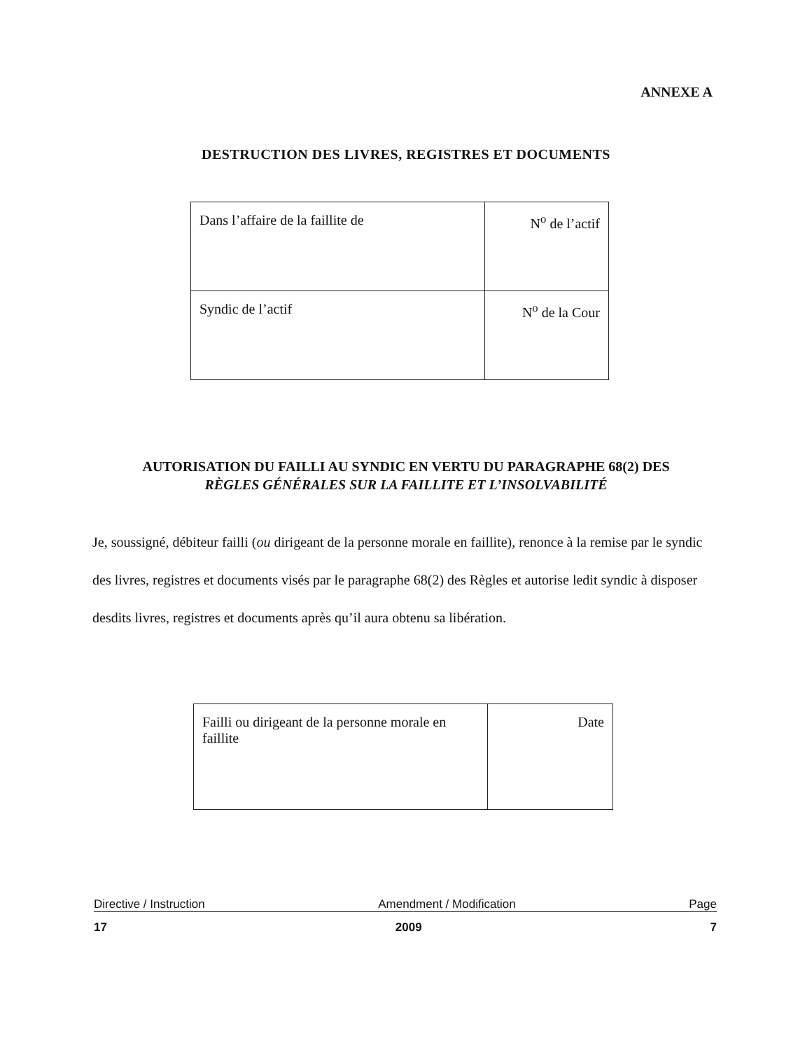ANNEXE A
DESTRUCTION DES LIVRES, REGISTRES ET DOCUMENTS
| Dans l’affaire de la faillite de | N<sup>o</sup> de l’actif |
| Syndic de l’actif | N<sup>o</sup> de la Cour |
AUTORISATION DU FAILLI AU SYNDIC EN VERTU DU PARAGRAPHE 68(2) DES
RÈGLES GÉNÉRALES SUR LA FAILLITE ET L’INSOLVABILITÉ
Je, soussigné, débiteur failli (ou dirigeant de la personne morale en faillite), renonce à la remise par le syndic des livres, registres et documents visés par le paragraphe 68(2) des Règles et autorise ledit syndic à disposer desdits livres, registres et documents après qu’il aura obtenu sa libération.
| Failli ou dirigeant de la personne morale en faillite | Date |
Directive / Instruction Amendment / Modification Page
17 2009 7